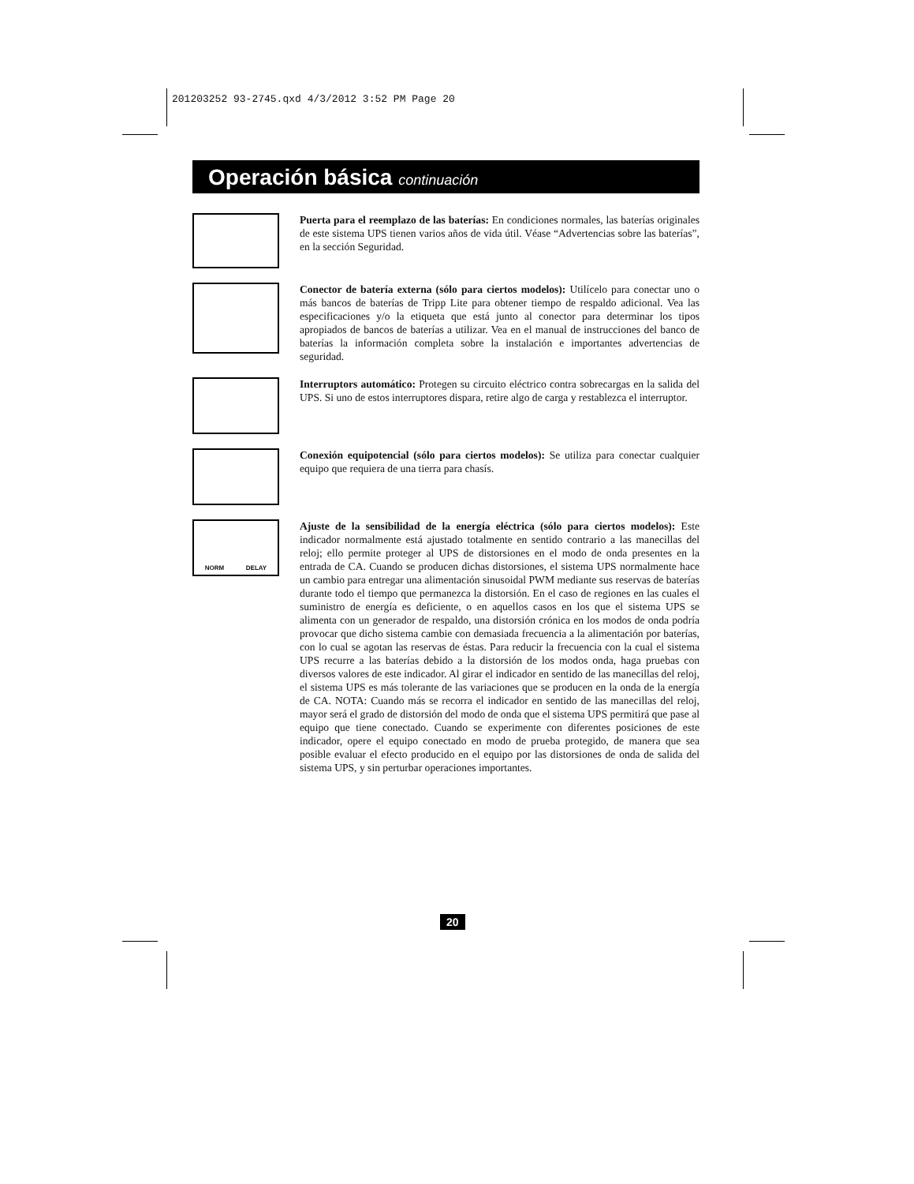201203252 93-2745.qxd 4/3/2012 3:52 PM Page 20
Operación básica continuación
Puerta para el reemplazo de las baterías: En condiciones normales, las baterías originales de este sistema UPS tienen varios años de vida útil. Véase “Advertencias sobre las baterías”, en la sección Seguridad.
Conector de batería externa (sólo para ciertos modelos): Utilícelo para conectar uno o más bancos de baterías de Tripp Lite para obtener tiempo de respaldo adicional. Vea las especificaciones y/o la etiqueta que está junto al conector para determinar los tipos apropiados de bancos de baterías a utilizar. Vea en el manual de instrucciones del banco de baterías la información completa sobre la instalación e importantes advertencias de seguridad.
Interruptors automático: Protegen su circuito eléctrico contra sobrecargas en la salida del UPS. Si uno de estos interruptores dispara, retire algo de carga y restablezca el interruptor.
Conexión equipotencial (sólo para ciertos modelos): Se utiliza para conectar cualquier equipo que requiera de una tierra para chasís.
NORM DELAY
Ajuste de la sensibilidad de la energía eléctrica (sólo para ciertos modelos): Este indicador normalmente está ajustado totalmente en sentido contrario a las manecillas del reloj; ello permite proteger al UPS de distorsiones en el modo de onda presentes en la entrada de CA. Cuando se producen dichas distorsiones, el sistema UPS normalmente hace un cambio para entregar una alimentación sinusoidal PWM mediante sus reservas de baterías durante todo el tiempo que permanezca la distorsión. En el caso de regiones en las cuales el suministro de energía es deficiente, o en aquellos casos en los que el sistema UPS se alimenta con un generador de respaldo, una distorsión crónica en los modos de onda podría provocar que dicho sistema cambie con demasiada frecuencia a la alimentación por baterías, con lo cual se agotan las reservas de éstas. Para reducir la frecuencia con la cual el sistema UPS recurre a las baterías debido a la distorsión de los modos onda, haga pruebas con diversos valores de este indicador. Al girar el indicador en sentido de las manecillas del reloj, el sistema UPS es más tolerante de las variaciones que se producen en la onda de la energía de CA. NOTA: Cuando más se recorra el indicador en sentido de las manecillas del reloj, mayor será el grado de distorsión del modo de onda que el sistema UPS permitirá que pase al equipo que tiene conectado. Cuando se experimente con diferentes posiciones de este indicador, opere el equipo conectado en modo de prueba protegido, de manera que sea posible evaluar el efecto producido en el equipo por las distorsiones de onda de salida del sistema UPS, y sin perturbar operaciones importantes.
20